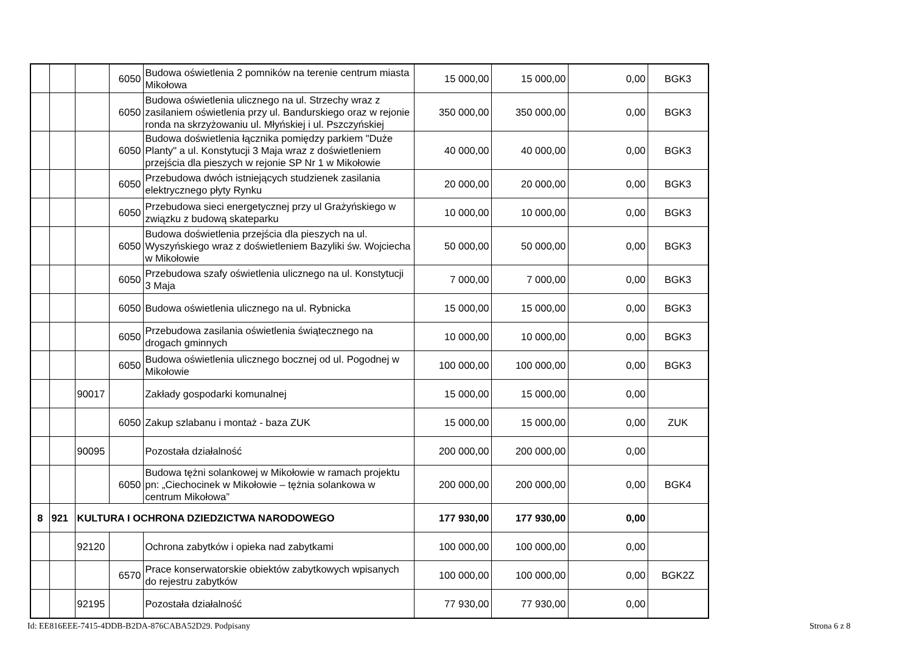| | | | 6050 | Budowa oświetlenia 2 pomników na terenie centrum miasta Mikołowa | 15 000,00 | 15 000,00 | 0,00 | BGK3 |
| | | | 6050 | Budowa oświetlenia ulicznego na ul. Strzechy wraz z zasilaniem oświetlenia przy ul. Bandurskiego oraz w rejonie ronda na skrzyżowaniu ul. Młyńskiej i ul. Pszczyńskiej | 350 000,00 | 350 000,00 | 0,00 | BGK3 |
| | | | 6050 | Budowa doświetlenia łącznika pomiędzy parkiem "Duże Planty" a ul. Konstytucji 3 Maja wraz z doświetleniem przejścia dla pieszych w rejonie SP Nr 1 w Mikołowie | 40 000,00 | 40 000,00 | 0,00 | BGK3 |
| | | | 6050 | Przebudowa dwóch istniejących studzienek zasilania elektrycznego płyty Rynku | 20 000,00 | 20 000,00 | 0,00 | BGK3 |
| | | | 6050 | Przebudowa sieci energetycznej przy ul Grażyńskiego w związku z budową skateparku | 10 000,00 | 10 000,00 | 0,00 | BGK3 |
| | | | 6050 | Budowa doświetlenia przejścia dla pieszych na ul. Wyszyńskiego wraz z doświetleniem Bazyliki św. Wojciecha w Mikołowie | 50 000,00 | 50 000,00 | 0,00 | BGK3 |
| | | | 6050 | Przebudowa szafy oświetlenia ulicznego na ul. Konstytucji 3 Maja | 7 000,00 | 7 000,00 | 0,00 | BGK3 |
| | | | 6050 | Budowa oświetlenia ulicznego na ul. Rybnicka | 15 000,00 | 15 000,00 | 0,00 | BGK3 |
| | | | 6050 | Przebudowa zasilania oświetlenia świątecznego na drogach gminnych | 10 000,00 | 10 000,00 | 0,00 | BGK3 |
| | | | 6050 | Budowa oświetlenia ulicznego bocznej od ul. Pogodnej w Mikołowie | 100 000,00 | 100 000,00 | 0,00 | BGK3 |
| | | 90017 | | Zakłady gospodarki komunalnej | 15 000,00 | 15 000,00 | 0,00 | |
| | | | 6050 | Zakup szlabanu i montaż - baza ZUK | 15 000,00 | 15 000,00 | 0,00 | ZUK |
| | | 90095 | | Pozostała działalność | 200 000,00 | 200 000,00 | 0,00 | |
| | | | 6050 | Budowa tężni solankowej w Mikołowie w ramach projektu pn: „Ciechocinek w Mikołowie – tężnia solankowa w centrum Mikołowa” | 200 000,00 | 200 000,00 | 0,00 | BGK4 |
| 8 | 921 | KULTURA I OCHRONA DZIEDZICTWA NARODOWEGO | | | 177 930,00 | 177 930,00 | 0,00 | |
| | | 92120 | | Ochrona zabytków i opieka nad zabytkami | 100 000,00 | 100 000,00 | 0,00 | |
| | | | 6570 | Prace konserwatorskie obiektów zabytkowych wpisanych do rejestru zabytków | 100 000,00 | 100 000,00 | 0,00 | BGK2Z |
| | | 92195 | | Pozostała działalność | 77 930,00 | 77 930,00 | 0,00 | |
Id: EE816EEE-7415-4DDB-B2DA-876CABA52D29. Podpisany
Strona 6 z 8